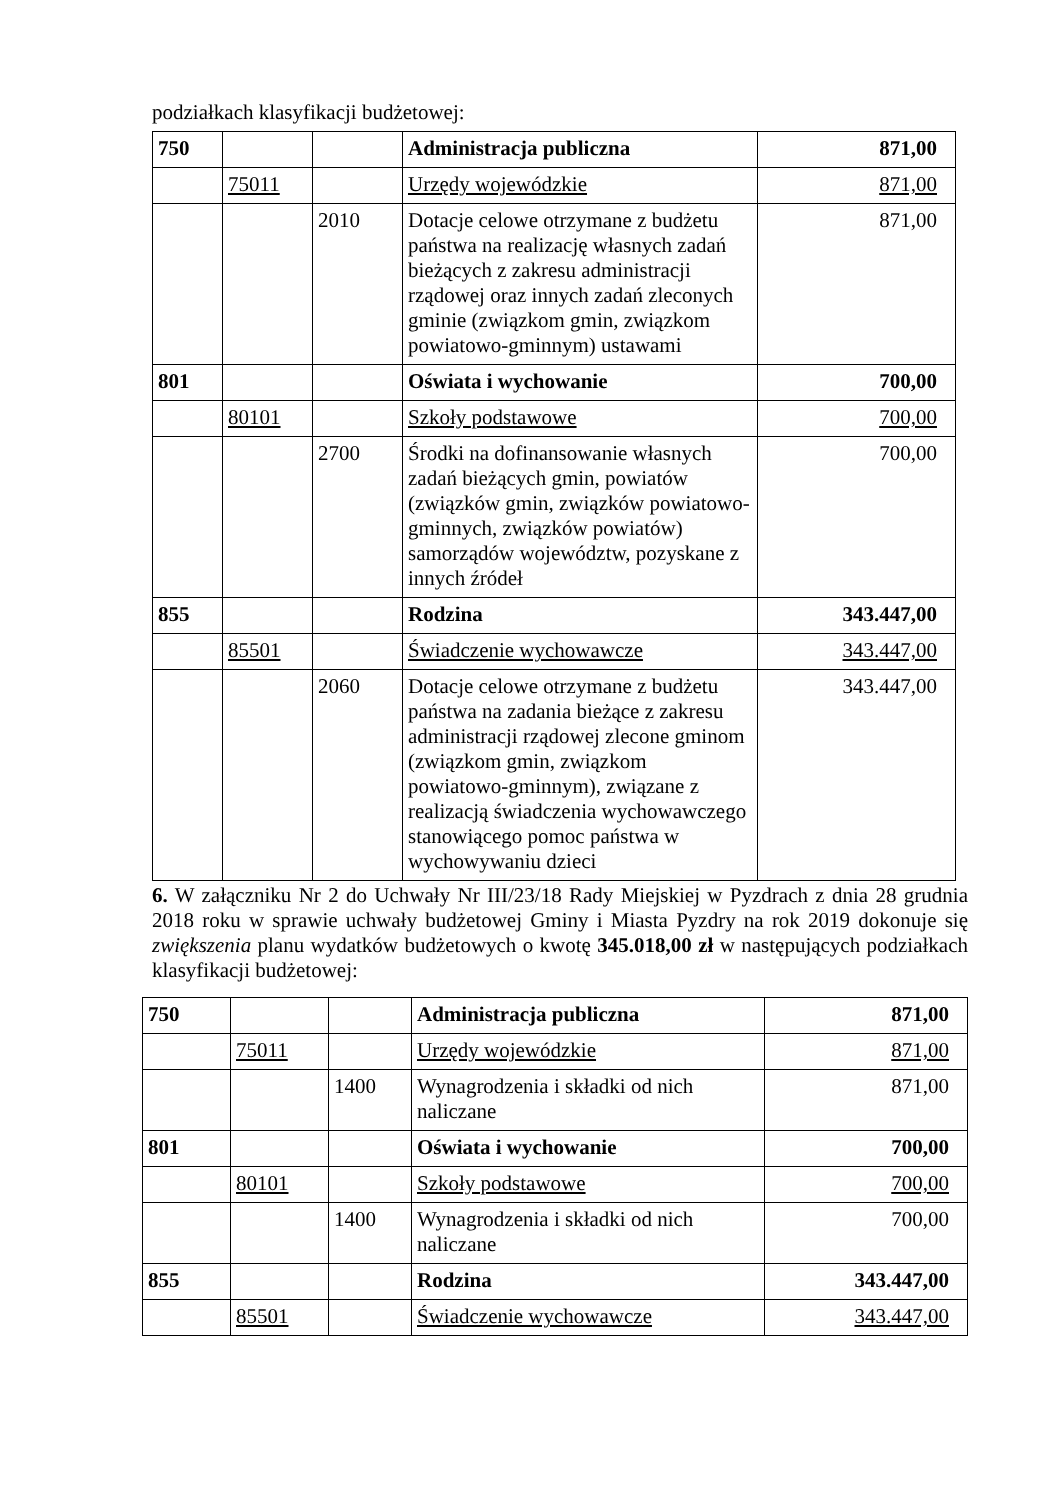podziałkach klasyfikacji budżetowej:
| 750 | | | Administracja publiczna | 871,00 |
| | 75011 | | Urzędy wojewódzkie | 871,00 |
| | | 2010 | Dotacje celowe otrzymane z budżetu państwa na realizację własnych zadań bieżących z zakresu administracji rządowej oraz innych zadań zleconych gminie (związkom gmin, związkom powiatowo-gminnym) ustawami | 871,00 |
| 801 | | | Oświata i wychowanie | 700,00 |
| | 80101 | | Szkoły podstawowe | 700,00 |
| | | 2700 | Środki na dofinansowanie własnych zadań bieżących gmin, powiatów (związków gmin, związków powiatowo-gminnych, związków powiatów) samorządów województw, pozyskane z innych źródeł | 700,00 |
| 855 | | | Rodzina | 343.447,00 |
| | 85501 | | Świadczenie wychowawcze | 343.447,00 |
| | | 2060 | Dotacje celowe otrzymane z budżetu państwa na zadania bieżące z zakresu administracji rządowej zlecone gminom (związkom gmin, związkom powiatowo-gminnym), związane z realizacją świadczenia wychowawczego stanowiącego pomoc państwa w wychowywaniu dzieci | 343.447,00 |
6. W załączniku Nr 2 do Uchwały Nr III/23/18 Rady Miejskiej w Pyzdrach z dnia 28 grudnia 2018 roku w sprawie uchwały budżetowej Gminy i Miasta Pyzdry na rok 2019 dokonuje się zwiększenia planu wydatków budżetowych o kwotę 345.018,00 zł w następujących podziałkach klasyfikacji budżetowej:
| 750 | | | Administracja publiczna | 871,00 |
| | 75011 | | Urzędy wojewódzkie | 871,00 |
| | | 1400 | Wynagrodzenia i składki od nich naliczane | 871,00 |
| 801 | | | Oświata i wychowanie | 700,00 |
| | 80101 | | Szkoły podstawowe | 700,00 |
| | | 1400 | Wynagrodzenia i składki od nich naliczane | 700,00 |
| 855 | | | Rodzina | 343.447,00 |
| | 85501 | | Świadczenie wychowawcze | 343.447,00 |